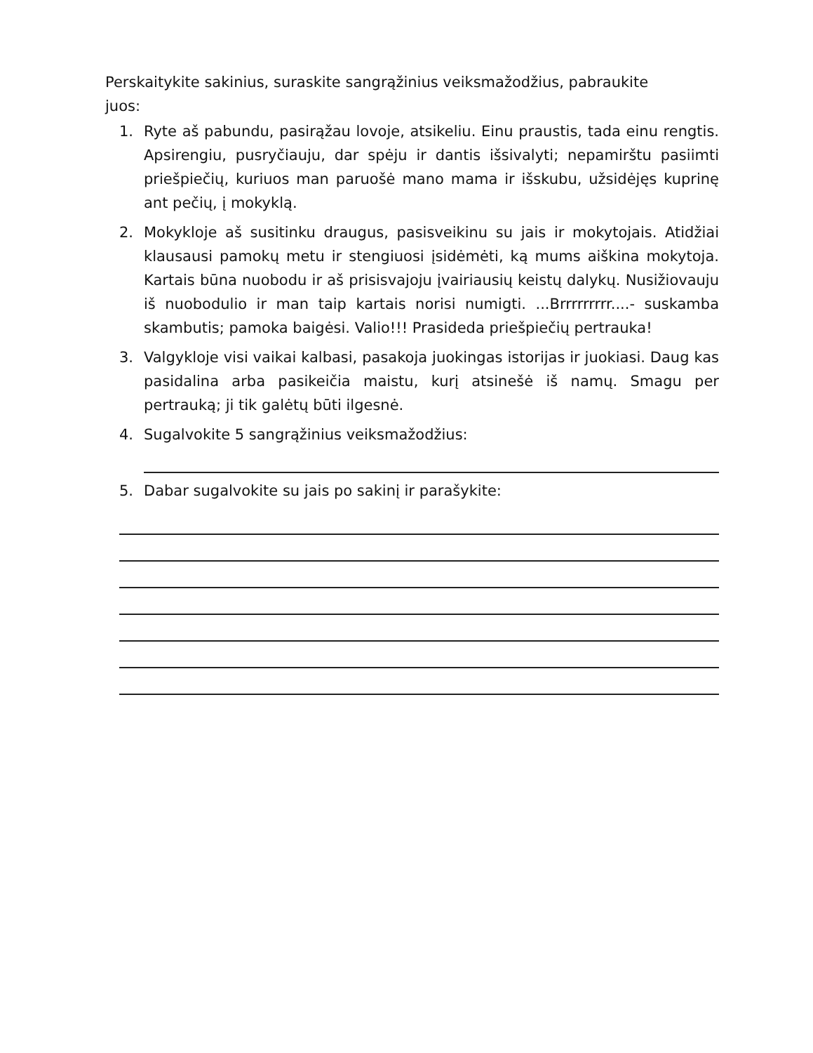Perskaitykite sakinius, suraskite sangrąžinius veiksmažodžius, pabraukite juos:
1. Ryte aš pabundu, pasirąžau lovoje, atsikeliu. Einu praustis, tada einu rengtis. Apsirengiu, pusryčiauju, dar spėju ir dantis išsivalyti; nepamirštu pasiimti priešpiečių, kuriuos man paruošė mano mama ir išskubu, užsidėjęs kuprinę ant pečių, į mokyklą.
2. Mokykloje aš susitinku draugus, pasisveikinu su jais ir mokytojais. Atidžiai klausausi pamokų metu ir stengiuosi įsidėmėti, ką mums aiškina mokytoja. Kartais būna nuobodu ir aš prisisvajoju įvairiausių keistų dalykų. Nusižiovauju iš nuobodulio ir man taip kartais norisi numigti. ...Brrrrrrrrr....- suskamba skambutis; pamoka baigėsi. Valio!!! Prasideda priešpiečių pertrauka!
3. Valgykloje visi vaikai kalbasi, pasakoja juokingas istorijas ir juokiasi. Daug kas pasidalina arba pasikeičia maistu, kurį atsinešė iš namų. Smagu per pertrauką; ji tik galėtų būti ilgesnė.
4. Sugalvokite 5 sangrąžinius veiksmažodžius:
5. Dabar sugalvokite su jais po sakinį ir parašykite: